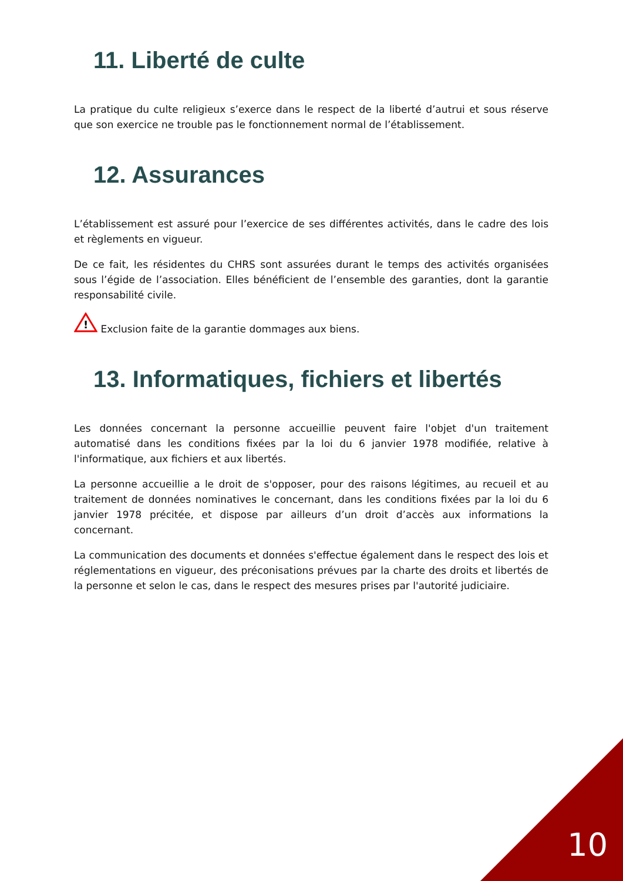11. Liberté de culte
La pratique du culte religieux s’exerce dans le respect de la liberté d’autrui et sous réserve que son exercice ne trouble pas le fonctionnement normal de l’établissement.
12. Assurances
L’établissement est assuré pour l’exercice de ses différentes activités, dans le cadre des lois et règlements en vigueur.
De ce fait, les résidentes du CHRS sont assurées durant le temps des activités organisées sous l’égide de l’association. Elles bénéficient de l’ensemble des garanties, dont la garantie responsabilité civile.
!
Exclusion faite de la garantie dommages aux biens.
13. Informatiques, fichiers et libertés
Les données concernant la personne accueillie peuvent faire l'objet d'un traitement automatisé dans les conditions fixées par la loi du 6 janvier 1978 modifiée, relative à l'informatique, aux fichiers et aux libertés.
La personne accueillie a le droit de s'opposer, pour des raisons légitimes, au recueil et au traitement de données nominatives le concernant, dans les conditions fixées par la loi du 6 janvier 1978 précitée, et dispose par ailleurs d’un droit d’accès aux informations la concernant.
La communication des documents et données s'effectue également dans le respect des lois et réglementations en vigueur, des préconisations prévues par la charte des droits et libertés de la personne et selon le cas, dans le respect des mesures prises par l'autorité judiciaire.
10